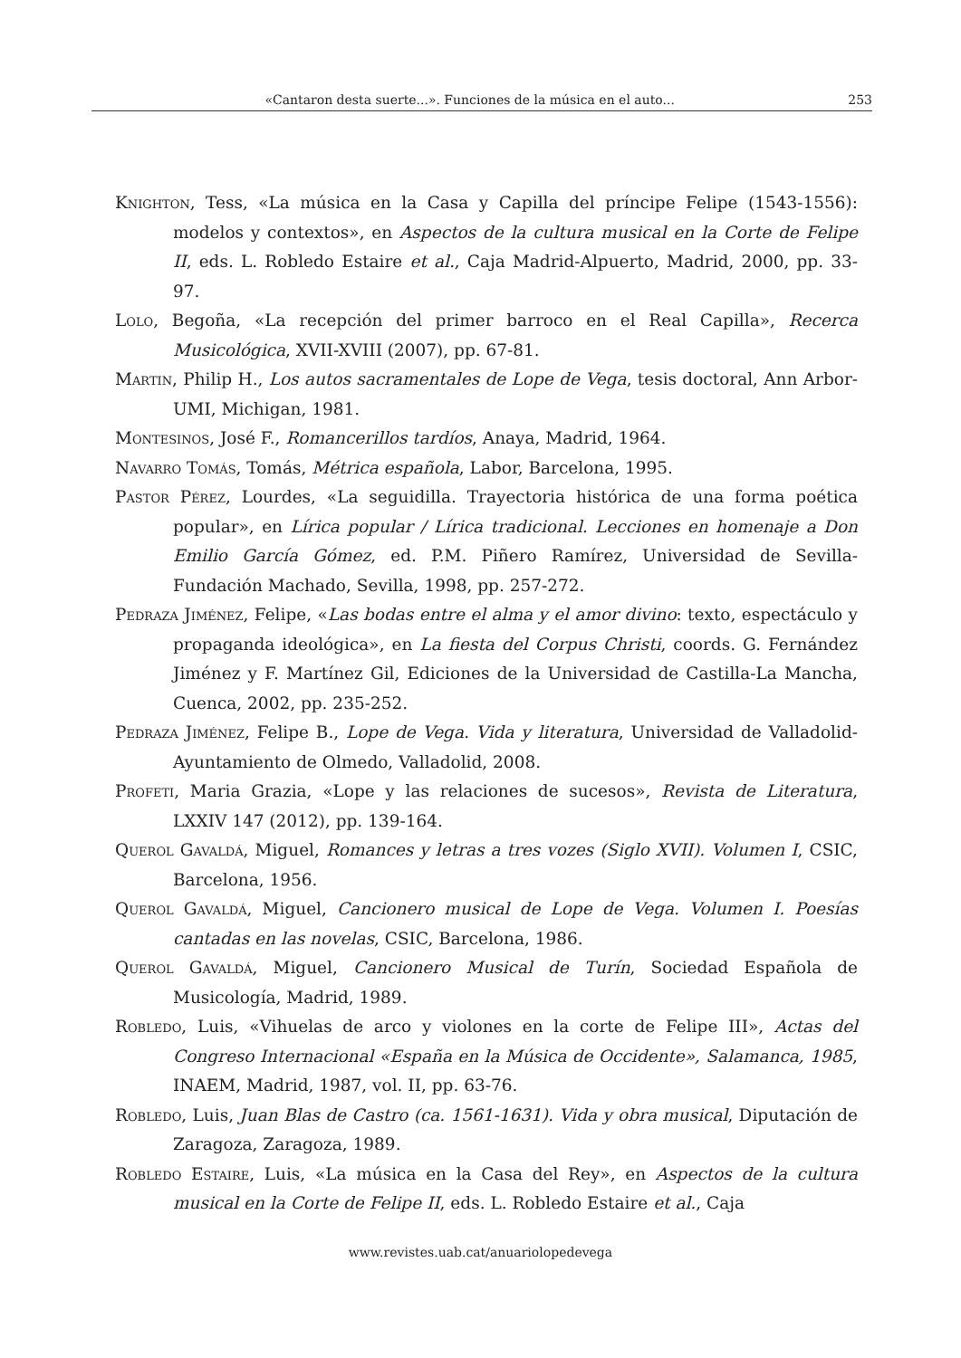«Cantaron desta suerte...». Funciones de la música en el auto... 253
Knighton, Tess, «La música en la Casa y Capilla del príncipe Felipe (1543-1556): modelos y contextos», en Aspectos de la cultura musical en la Corte de Felipe II, eds. L. Robledo Estaire et al., Caja Madrid-Alpuerto, Madrid, 2000, pp. 33-97.
Lolo, Begoña, «La recepción del primer barroco en el Real Capilla», Recerca Musicológica, XVII-XVIII (2007), pp. 67-81.
Martin, Philip H., Los autos sacramentales de Lope de Vega, tesis doctoral, Ann Arbor-UMI, Michigan, 1981.
Montesinos, José F., Romancerillos tardíos, Anaya, Madrid, 1964.
Navarro Tomás, Tomás, Métrica española, Labor, Barcelona, 1995.
Pastor Pérez, Lourdes, «La seguidilla. Trayectoria histórica de una forma poética popular», en Lírica popular / Lírica tradicional. Lecciones en homenaje a Don Emilio García Gómez, ed. P.M. Piñero Ramírez, Universidad de Sevilla-Fundación Machado, Sevilla, 1998, pp. 257-272.
Pedraza Jiménez, Felipe, «Las bodas entre el alma y el amor divino: texto, espectáculo y propaganda ideológica», en La fiesta del Corpus Christi, coords. G. Fernández Jiménez y F. Martínez Gil, Ediciones de la Universidad de Castilla-La Mancha, Cuenca, 2002, pp. 235-252.
Pedraza Jiménez, Felipe B., Lope de Vega. Vida y literatura, Universidad de Valladolid-Ayuntamiento de Olmedo, Valladolid, 2008.
Profeti, Maria Grazia, «Lope y las relaciones de sucesos», Revista de Literatura, LXXIV 147 (2012), pp. 139-164.
Querol Gavaldá, Miguel, Romances y letras a tres vozes (Siglo XVII). Volumen I, CSIC, Barcelona, 1956.
Querol Gavaldá, Miguel, Cancionero musical de Lope de Vega. Volumen I. Poesías cantadas en las novelas, CSIC, Barcelona, 1986.
Querol Gavaldá, Miguel, Cancionero Musical de Turín, Sociedad Española de Musicología, Madrid, 1989.
Robledo, Luis, «Vihuelas de arco y violones en la corte de Felipe III», Actas del Congreso Internacional «España en la Música de Occidente», Salamanca, 1985, INAEM, Madrid, 1987, vol. II, pp. 63-76.
Robledo, Luis, Juan Blas de Castro (ca. 1561-1631). Vida y obra musical, Diputación de Zaragoza, Zaragoza, 1989.
Robledo Estaire, Luis, «La música en la Casa del Rey», en Aspectos de la cultura musical en la Corte de Felipe II, eds. L. Robledo Estaire et al., Caja
www.revistes.uab.cat/anuariolopedevega